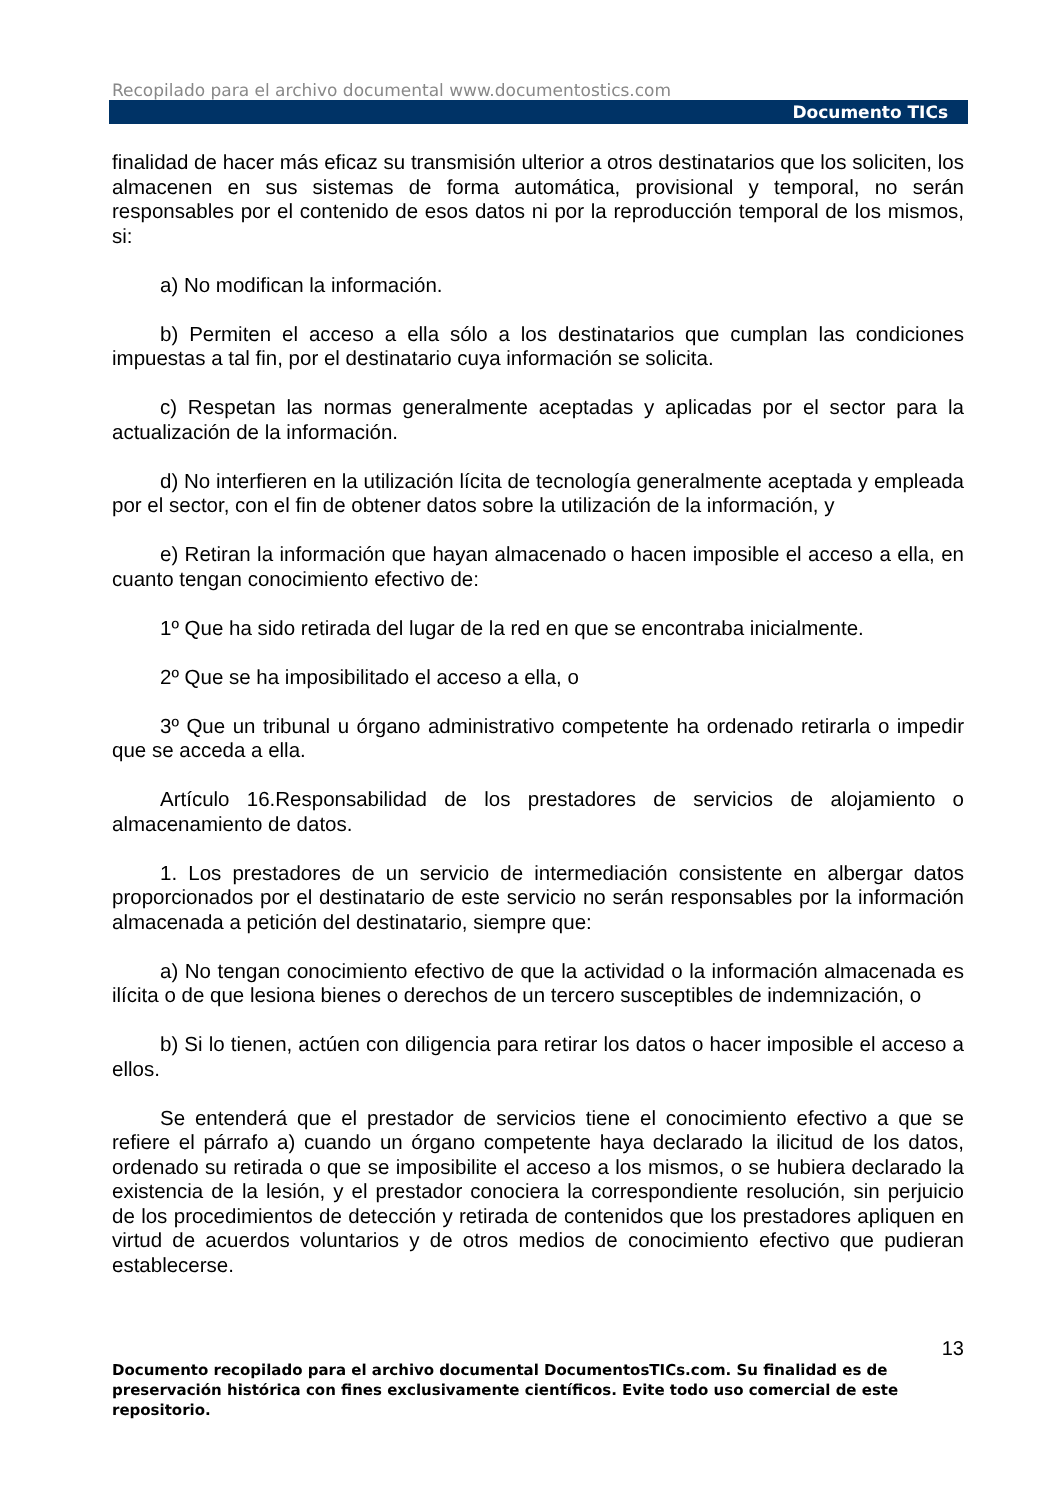Recopilado para el archivo documental www.documentostics.com
Documento TICs
finalidad de hacer más eficaz su transmisión ulterior a otros destinatarios que los soliciten, los almacenen en sus sistemas de forma automática, provisional y temporal, no serán responsables por el contenido de esos datos ni por la reproducción temporal de los mismos, si:
a) No modifican la información.
b) Permiten el acceso a ella sólo a los destinatarios que cumplan las condiciones impuestas a tal fin, por el destinatario cuya información se solicita.
c) Respetan las normas generalmente aceptadas y aplicadas por el sector para la actualización de la información.
d) No interfieren en la utilización lícita de tecnología generalmente aceptada y empleada por el sector, con el fin de obtener datos sobre la utilización de la información, y
e) Retiran la información que hayan almacenado o hacen imposible el acceso a ella, en cuanto tengan conocimiento efectivo de:
1º Que ha sido retirada del lugar de la red en que se encontraba inicialmente.
2º Que se ha imposibilitado el acceso a ella, o
3º Que un tribunal u órgano administrativo competente ha ordenado retirarla o impedir que se acceda a ella.
Artículo 16.Responsabilidad de los prestadores de servicios de alojamiento o almacenamiento de datos.
1. Los prestadores de un servicio de intermediación consistente en albergar datos proporcionados por el destinatario de este servicio no serán responsables por la información almacenada a petición del destinatario, siempre que:
a) No tengan conocimiento efectivo de que la actividad o la información almacenada es ilícita o de que lesiona bienes o derechos de un tercero susceptibles de indemnización, o
b) Si lo tienen, actúen con diligencia para retirar los datos o hacer imposible el acceso a ellos.
Se entenderá que el prestador de servicios tiene el conocimiento efectivo a que se refiere el párrafo a) cuando un órgano competente haya declarado la ilicitud de los datos, ordenado su retirada o que se imposibilite el acceso a los mismos, o se hubiera declarado la existencia de la lesión, y el prestador conociera la correspondiente resolución, sin perjuicio de los procedimientos de detección y retirada de contenidos que los prestadores apliquen en virtud de acuerdos voluntarios y de otros medios de conocimiento efectivo que pudieran establecerse.
13
Documento recopilado para el archivo documental DocumentosTICs.com. Su finalidad es de preservación histórica con fines exclusivamente científicos. Evite todo uso comercial de este repositorio.